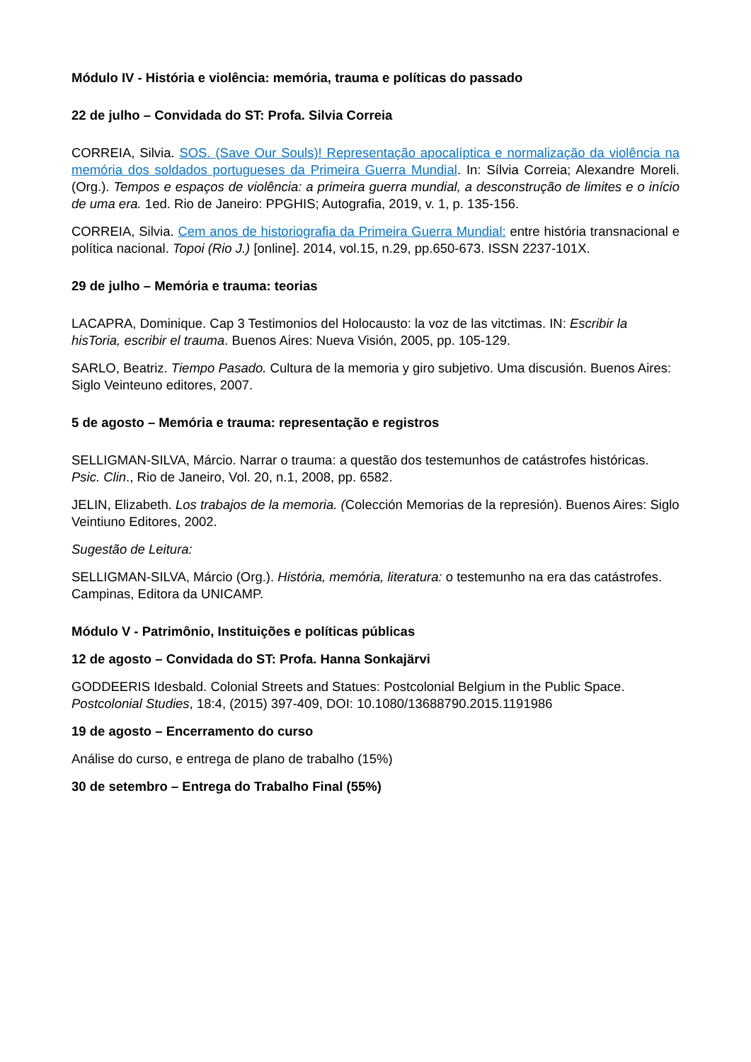Módulo IV - História e violência: memória, trauma e políticas do passado
22 de julho – Convidada do ST: Profa. Silvia Correia
CORREIA, Silvia. SOS. (Save Our Souls)! Representação apocalíptica e normalização da violência na memória dos soldados portugueses da Primeira Guerra Mundial. In: Sílvia Correia; Alexandre Moreli. (Org.). Tempos e espaços de violência: a primeira guerra mundial, a desconstrução de limites e o início de uma era. 1ed. Rio de Janeiro: PPGHIS; Autografia, 2019, v. 1, p. 135-156.
CORREIA, Silvia. Cem anos de historiografia da Primeira Guerra Mundial: entre história transnacional e política nacional. Topoi (Rio J.) [online]. 2014, vol.15, n.29, pp.650-673. ISSN 2237-101X.
29 de julho – Memória e trauma: teorias
LACAPRA, Dominique. Cap 3 Testimonios del Holocausto: la voz de las vitctimas. IN: Escribir la hisToria, escribir el trauma. Buenos Aires: Nueva Visión, 2005, pp. 105-129.
SARLO, Beatriz. Tiempo Pasado. Cultura de la memoria y giro subjetivo. Uma discusión. Buenos Aires: Siglo Veinteuno editores, 2007.
5 de agosto – Memória e trauma: representação e registros
SELLIGMAN-SILVA, Márcio. Narrar o trauma: a questão dos testemunhos de catástrofes históricas. Psic. Clin., Rio de Janeiro, Vol. 20, n.1, 2008, pp. 6582.
JELIN, Elizabeth. Los trabajos de la memoria. (Colección Memorias de la represión). Buenos Aires: Siglo Veintiuno Editores, 2002.
Sugestão de Leitura:
SELLIGMAN-SILVA, Márcio (Org.). História, memória, literatura: o testemunho na era das catástrofes. Campinas, Editora da UNICAMP.
Módulo V - Patrimônio, Instituições e políticas públicas
12 de agosto – Convidada do ST: Profa. Hanna Sonkajärvi
GODDEERIS Idesbald. Colonial Streets and Statues: Postcolonial Belgium in the Public Space. Postcolonial Studies, 18:4, (2015) 397-409, DOI: 10.1080/13688790.2015.1191986
19 de agosto – Encerramento do curso
Análise do curso, e entrega de plano de trabalho (15%)
30 de setembro – Entrega do Trabalho Final (55%)